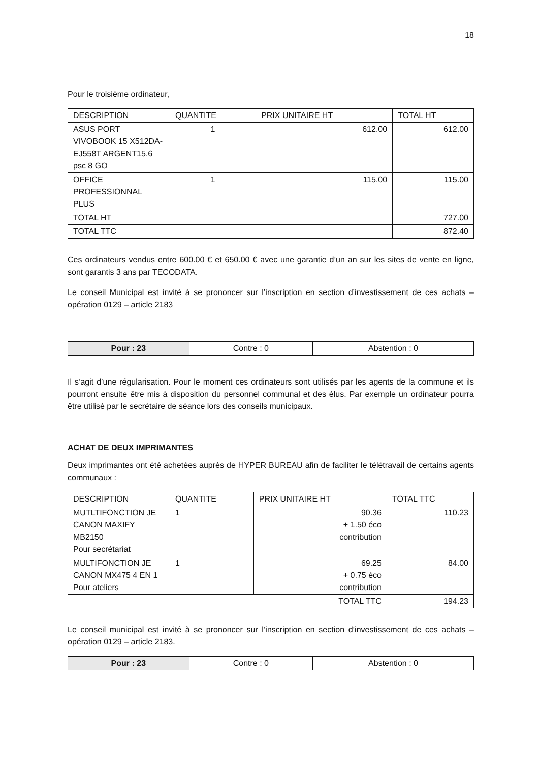18
Pour le troisième ordinateur,
| DESCRIPTION | QUANTITE | PRIX UNITAIRE HT | TOTAL HT |
| --- | --- | --- | --- |
| ASUS PORT VIVOBOOK 15 X512DA-EJ558T ARGENT15.6 psc 8 GO | 1 | 612.00 | 612.00 |
| OFFICE PROFESSIONNAL PLUS | 1 | 115.00 | 115.00 |
| TOTAL HT | | | 727.00 |
| TOTAL TTC | | | 872.40 |
Ces ordinateurs vendus entre 600.00 € et 650.00 € avec une garantie d’un an sur les sites de vente en ligne, sont garantis 3 ans par TECODATA.
Le conseil Municipal est invité à se prononcer sur l’inscription en section d’investissement de ces achats – opération 0129 – article 2183
| Pour : 23 | Contre : 0 | Abstention : 0 |
Il s’agit d’une régularisation. Pour le moment ces ordinateurs sont utilisés par les agents de la commune et ils pourront ensuite être mis à disposition du personnel communal et des élus. Par exemple un ordinateur pourra être utilisé par le secrétaire de séance lors des conseils municipaux.
ACHAT DE DEUX IMPRIMANTES
Deux imprimantes ont été achetées auprès de HYPER BUREAU afin de faciliter le télétravail de certains agents communaux :
| DESCRIPTION | QUANTITE | PRIX UNITAIRE HT | TOTAL TTC |
| --- | --- | --- | --- |
| MUTLTIFONCTION JE CANON MAXIFY MB2150 Pour secrétariat | 1 | 90.36 + 1.50 éco contribution | 110.23 |
| MULTIFONCTION JE CANON MX475 4 EN 1 Pour ateliers | 1 | 69.25 + 0.75 éco contribution | 84.00 |
| TOTAL TTC | | | 194.23 |
Le conseil municipal est invité à se prononcer sur l’inscription en section d’investissement de ces achats – opération 0129 – article 2183.
| Pour : 23 | Contre : 0 | Abstention : 0 |